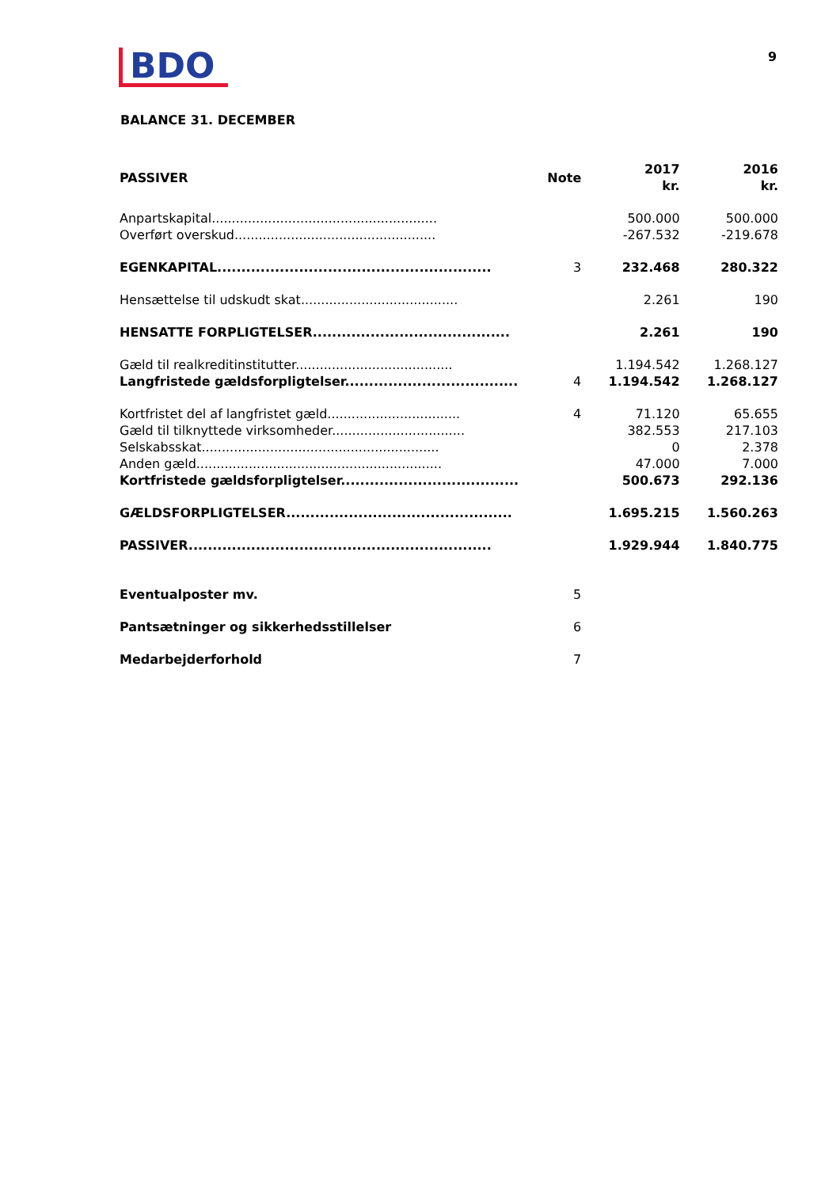BDO
9
BALANCE 31. DECEMBER
| PASSIVER | Note | 2017 kr. | 2016 kr. |
| --- | --- | --- | --- |
| Anpartskapital........................................................ | | 500.000 | 500.000 |
| Overført overskud.................................................. | | -267.532 | -219.678 |
| EGENKAPITAL......................................................... | 3 | 232.468 | 280.322 |
| Hensættelse til udskudt skat....................................... | | 2.261 | 190 |
| HENSATTE FORPLIGTELSER......................................... | | 2.261 | 190 |
| Gæld til realkreditinstitutter....................................... | | 1.194.542 | 1.268.127 |
| Langfristede gældsforpligtelser.................................... | 4 | 1.194.542 | 1.268.127 |
| Kortfristet del af langfristet gæld................................. | 4 | 71.120 | 65.655 |
| Gæld til tilknyttede virksomheder................................. | | 382.553 | 217.103 |
| Selskabsskat........................................................... | | 0 | 2.378 |
| Anden gæld............................................................. | | 47.000 | 7.000 |
| Kortfristede gældsforpligtelser..................................... | | 500.673 | 292.136 |
| GÆLDSFORPLIGTELSER............................................... | | 1.695.215 | 1.560.263 |
| PASSIVER............................................................... | | 1.929.944 | 1.840.775 |
| Eventualposter mv. | 5 | | |
| Pantsætninger og sikkerhedsstillelser | 6 | | |
| Medarbejderforhold | 7 | | |